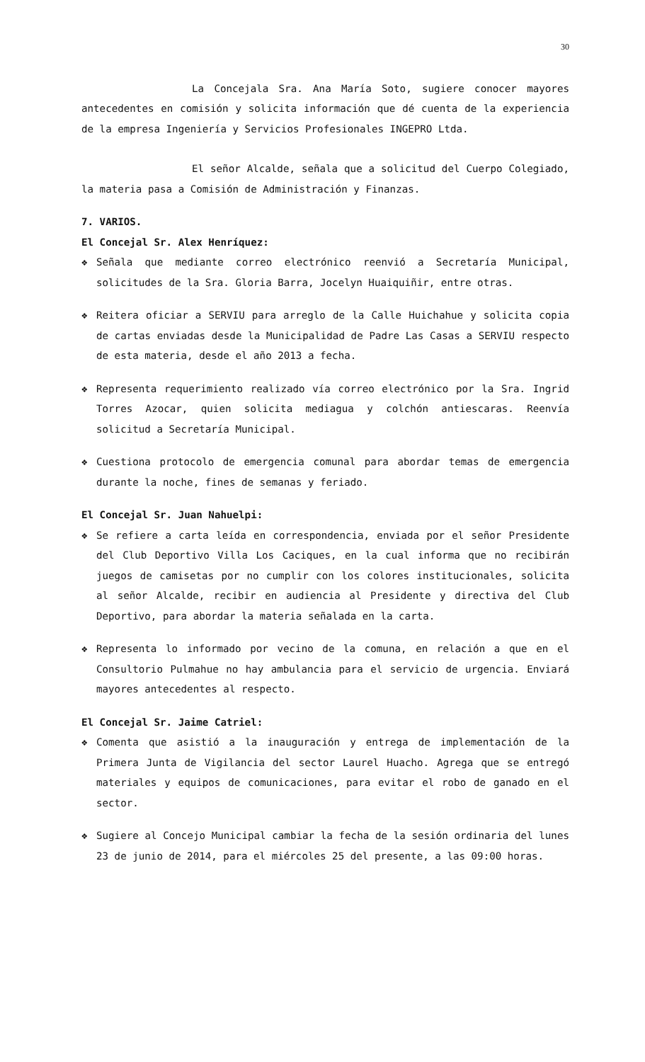30
La Concejala Sra. Ana María Soto, sugiere conocer mayores antecedentes en comisión y solicita información que dé cuenta de la experiencia de la empresa Ingeniería y Servicios Profesionales INGEPRO Ltda.
El señor Alcalde, señala que a solicitud del Cuerpo Colegiado, la materia pasa a Comisión de Administración y Finanzas.
7. VARIOS.
El Concejal Sr. Alex Henríquez:
❖ Señala que mediante correo electrónico reenvió a Secretaría Municipal, solicitudes de la Sra. Gloria Barra, Jocelyn Huaiquiñir, entre otras.
❖ Reitera oficiar a SERVIU para arreglo de la Calle Huichahue y solicita copia de cartas enviadas desde la Municipalidad de Padre Las Casas a SERVIU respecto de esta materia, desde el año 2013 a fecha.
❖ Representa requerimiento realizado vía correo electrónico por la Sra. Ingrid Torres Azocar, quien solicita mediagua y colchón antiescaras. Reenvía solicitud a Secretaría Municipal.
❖ Cuestiona protocolo de emergencia comunal para abordar temas de emergencia durante la noche, fines de semanas y feriado.
El Concejal Sr. Juan Nahuelpi:
❖ Se refiere a carta leída en correspondencia, enviada por el señor Presidente del Club Deportivo Villa Los Caciques, en la cual informa que no recibirán juegos de camisetas por no cumplir con los colores institucionales, solicita al señor Alcalde, recibir en audiencia al Presidente y directiva del Club Deportivo, para abordar la materia señalada en la carta.
❖ Representa lo informado por vecino de la comuna, en relación a que en el Consultorio Pulmahue no hay ambulancia para el servicio de urgencia. Enviará mayores antecedentes al respecto.
El Concejal Sr. Jaime Catriel:
❖ Comenta que asistió a la inauguración y entrega de implementación de la Primera Junta de Vigilancia del sector Laurel Huacho. Agrega que se entregó materiales y equipos de comunicaciones, para evitar el robo de ganado en el sector.
❖ Sugiere al Concejo Municipal cambiar la fecha de la sesión ordinaria del lunes 23 de junio de 2014, para el miércoles 25 del presente, a las 09:00 horas.